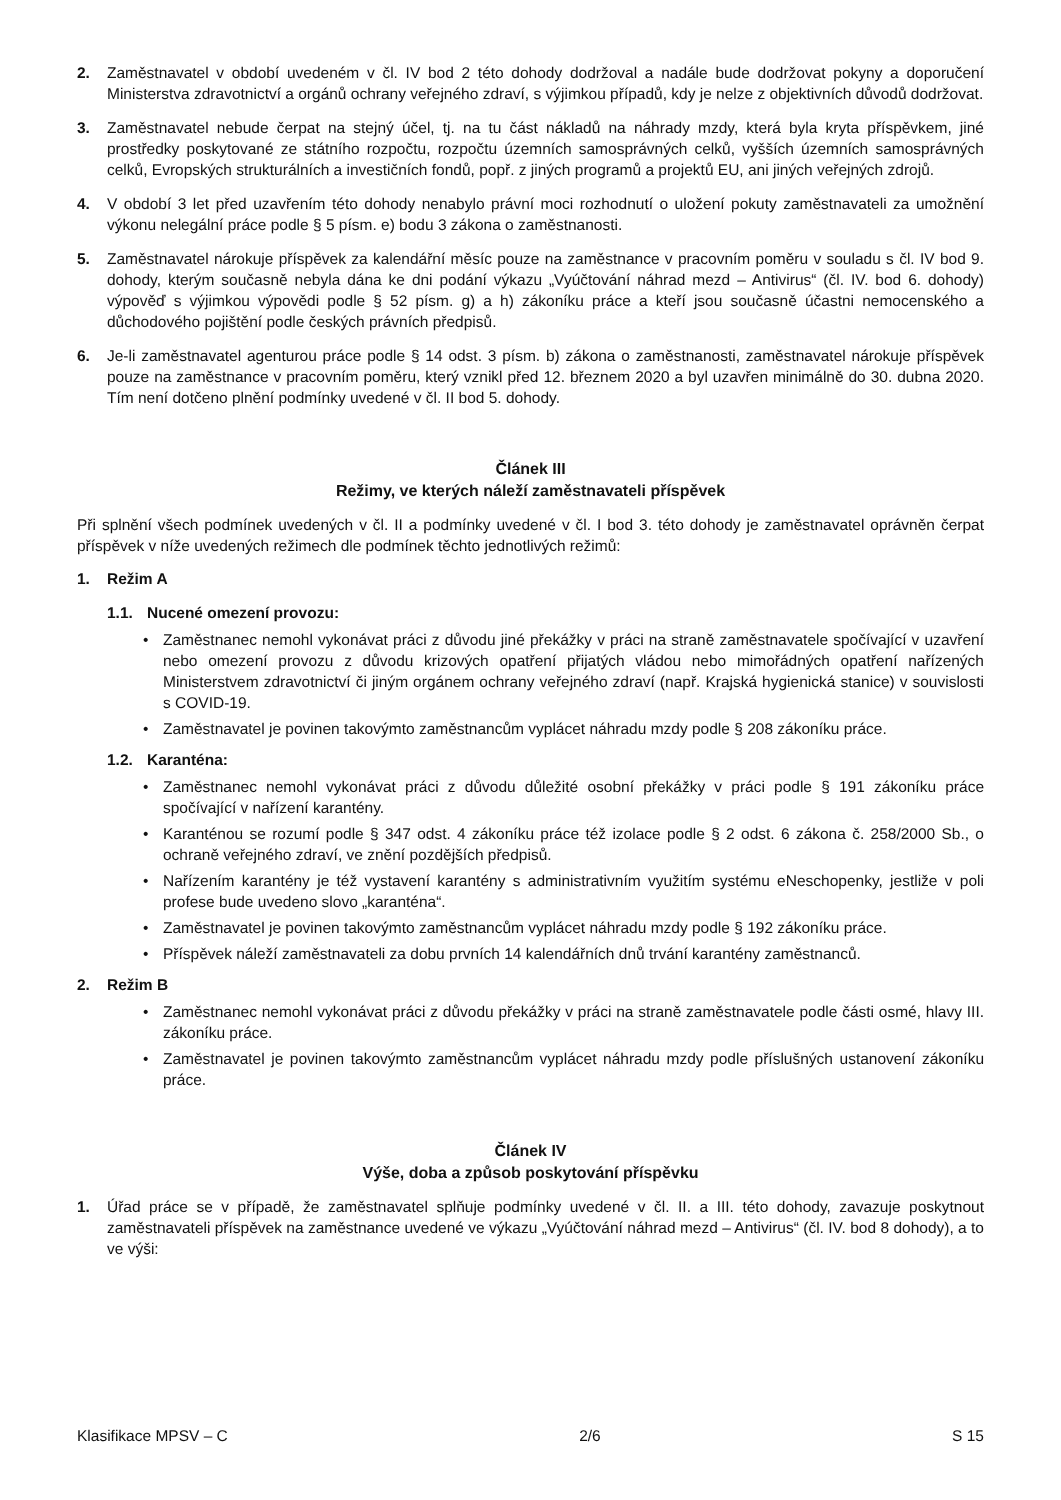2. Zaměstnavatel v období uvedeném v čl. IV bod 2 této dohody dodržoval a nadále bude dodržovat pokyny a doporučení Ministerstva zdravotnictví a orgánů ochrany veřejného zdraví, s výjimkou případů, kdy je nelze z objektivních důvodů dodržovat.
3. Zaměstnavatel nebude čerpat na stejný účel, tj. na tu část nákladů na náhrady mzdy, která byla kryta příspěvkem, jiné prostředky poskytované ze státního rozpočtu, rozpočtu územních samosprávných celků, vyšších územních samosprávných celků, Evropských strukturálních a investičních fondů, popř. z jiných programů a projektů EU, ani jiných veřejných zdrojů.
4. V období 3 let před uzavřením této dohody nenabylo právní moci rozhodnutí o uložení pokuty zaměstnavateli za umožnění výkonu nelegální práce podle § 5 písm. e) bodu 3 zákona o zaměstnanosti.
5. Zaměstnavatel nárokuje příspěvek za kalendářní měsíc pouze na zaměstnance v pracovním poměru v souladu s čl. IV bod 9. dohody, kterým současně nebyla dána ke dni podání výkazu „Vyúčtování náhrad mezd – Antivirus“ (čl. IV. bod 6. dohody) výpověď s výjimkou výpovědi podle § 52 písm. g) a h) zákoníku práce a kteří jsou současně účastni nemocenského a důchodového pojištění podle českých právních předpisů.
6. Je-li zaměstnavatel agenturou práce podle § 14 odst. 3 písm. b) zákona o zaměstnanosti, zaměstnavatel nárokuje příspěvek pouze na zaměstnance v pracovním poměru, který vznikl před 12. březnem 2020 a byl uzavřen minimálně do 30. dubna 2020. Tím není dotčeno plnění podmínky uvedené v čl. II bod 5. dohody.
Článek III
Režimy, ve kterých náleží zaměstnavateli příspěvek
Při splnění všech podmínek uvedených v čl. II a podmínky uvedené v čl. I bod 3. této dohody je zaměstnavatel oprávněn čerpat příspěvek v níže uvedených režimech dle podmínek těchto jednotlivých režimů:
1. Režim A
1.1. Nucené omezení provozu:
• Zaměstnanec nemohl vykonávat práci z důvodu jiné překážky v práci na straně zaměstnavatele spočívající v uzavření nebo omezení provozu z důvodu krizových opatření přijatých vládou nebo mimořádných opatření nařízených Ministerstvem zdravotnictví či jiným orgánem ochrany veřejného zdraví (např. Krajská hygienická stanice) v souvislosti s COVID-19.
• Zaměstnavatel je povinen takovýmto zaměstnancům vyplácet náhradu mzdy podle § 208 zákoníku práce.
1.2. Karanténa:
• Zaměstnanec nemohl vykonávat práci z důvodu důležité osobní překážky v práci podle § 191 zákoníku práce spočívající v nařízení karantény.
• Karanténou se rozumí podle § 347 odst. 4 zákoníku práce též izolace podle § 2 odst. 6 zákona č. 258/2000 Sb., o ochraně veřejného zdraví, ve znění pozdějších předpisů.
• Nařízením karantény je též vystavení karantény s administrativním využitím systému eNeschopenky, jestliže v poli profese bude uvedeno slovo „karanténa“.
• Zaměstnavatel je povinen takovýmto zaměstnancům vyplácet náhradu mzdy podle § 192 zákoníku práce.
• Příspěvek náleží zaměstnavateli za dobu prvních 14 kalendářních dnů trvání karantény zaměstnanců.
2. Režim B
• Zaměstnanec nemohl vykonávat práci z důvodu překážky v práci na straně zaměstnavatele podle části osmé, hlavy III. zákoníku práce.
• Zaměstnavatel je povinen takovýmto zaměstnancům vyplácet náhradu mzdy podle příslušných ustanovení zákoníku práce.
Článek IV
Výše, doba a způsob poskytování příspěvku
1. Úřad práce se v případě, že zaměstnavatel splňuje podmínky uvedené v čl. II. a III. této dohody, zavazuje poskytnout zaměstnavateli příspěvek na zaměstnance uvedené ve výkazu „Vyúčtování náhrad mezd – Antivirus“ (čl. IV. bod 8 dohody), a to ve výši:
Klasifikace MPSV – C 2/6 S 15